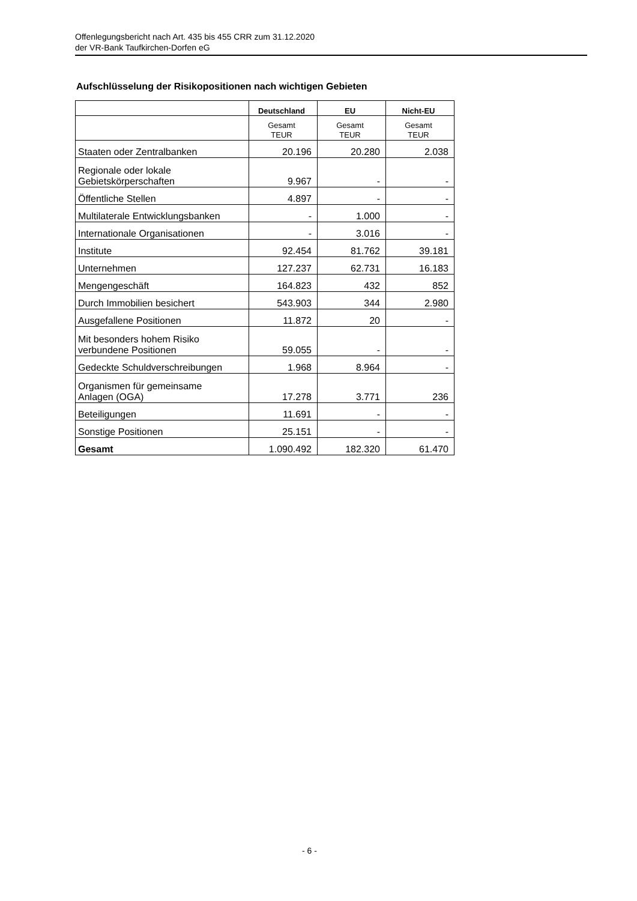Offenlegungsbericht nach Art. 435 bis 455 CRR zum 31.12.2020
der VR-Bank Taufkirchen-Dorfen eG
Aufschlüsselung der Risikopositionen nach wichtigen Gebieten
| | Deutschland | EU | Nicht-EU |
| --- | --- | --- | --- |
| | Gesamt TEUR | Gesamt TEUR | Gesamt TEUR |
| Staaten oder Zentralbanken | 20.196 | 20.280 | 2.038 |
| Regionale oder lokale Gebietskörperschaften | 9.967 | - | - |
| Öffentliche Stellen | 4.897 | - | - |
| Multilaterale Entwicklungsbanken | - | 1.000 | - |
| Internationale Organisationen | - | 3.016 | - |
| Institute | 92.454 | 81.762 | 39.181 |
| Unternehmen | 127.237 | 62.731 | 16.183 |
| Mengengeschäft | 164.823 | 432 | 852 |
| Durch Immobilien besichert | 543.903 | 344 | 2.980 |
| Ausgefallene Positionen | 11.872 | 20 | - |
| Mit besonders hohem Risiko verbundene Positionen | 59.055 | - | - |
| Gedeckte Schuldverschreibungen | 1.968 | 8.964 | - |
| Organismen für gemeinsame Anlagen (OGA) | 17.278 | 3.771 | 236 |
| Beteiligungen | 11.691 | - | - |
| Sonstige Positionen | 25.151 | - | - |
| Gesamt | 1.090.492 | 182.320 | 61.470 |
- 6 -